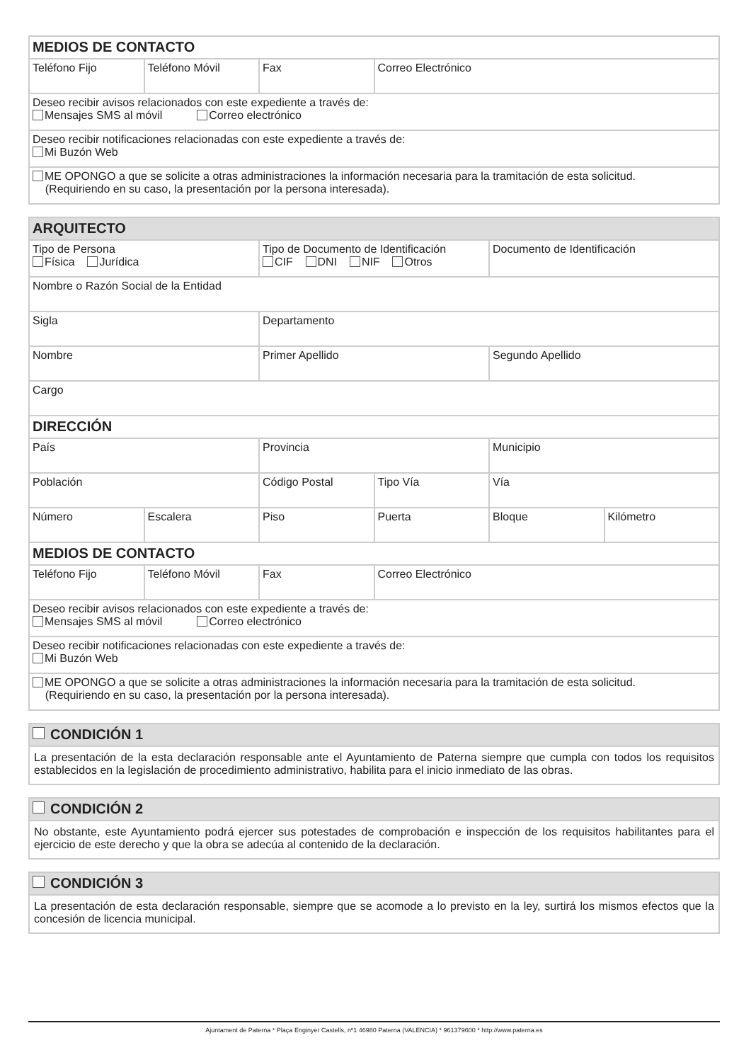| MEDIOS DE CONTACTO | | | |
| Teléfono Fijo | Teléfono Móvil | Fax | Correo Electrónico |
| Deseo recibir avisos relacionados con este expediente a través de: Mensajes SMS al móvil Correo electrónico | | | |
| Deseo recibir notificaciones relacionadas con este expediente a través de: Mi Buzón Web | | | |
| ME OPONGO a que se solicite a otras administraciones la información necesaria para la tramitación de esta solicitud. (Requiriendo en su caso, la presentación por la persona interesada). | | | |
| ARQUITECTO | | | | | |
| Tipo de Persona Física Jurídica | | Tipo de Documento de Identificación CIF DNI NIF Otros | | Documento de Identificación | |
| Nombre o Razón Social de la Entidad | | | | | |
| Sigla | | Departamento | | | |
| Nombre | | Primer Apellido | | Segundo Apellido | |
| Cargo | | | | | |
| DIRECCIÓN | | | | | |
| País | | Provincia | | Municipio | |
| Población | | Código Postal | Tipo Vía | Vía | |
| Número | Escalera | Piso | Puerta | Bloque | Kilómetro |
| MEDIOS DE CONTACTO | | | | | |
| Teléfono Fijo | Teléfono Móvil | Fax | Correo Electrónico | | |
| Deseo recibir avisos relacionados con este expediente a través de: Mensajes SMS al móvil Correo electrónico | | | | | |
| Deseo recibir notificaciones relacionadas con este expediente a través de: Mi Buzón Web | | | | | |
| ME OPONGO a que se solicite a otras administraciones la información necesaria para la tramitación de esta solicitud. (Requiriendo en su caso, la presentación por la persona interesada). | | | | | |
| CONDICIÓN 1 |
| La presentación de la esta declaración responsable ante el Ayuntamiento de Paterna siempre que cumpla con todos los requisitos establecidos en la legislación de procedimiento administrativo, habilita para el inicio inmediato de las obras. |
| CONDICIÓN 2 |
| No obstante, este Ayuntamiento podrá ejercer sus potestades de comprobación e inspección de los requisitos habilitantes para el ejercicio de este derecho y que la obra se adecúa al contenido de la declaración. |
| CONDICIÓN 3 |
| La presentación de esta declaración responsable, siempre que se acomode a lo previsto en la ley, surtirá los mismos efectos que la concesión de licencia municipal. |
Ajuntament de Paterna * Plaça Enginyer Castells, nº1 46980 Paterna (VALENCIA) * 961379600 * http://www.paterna.es